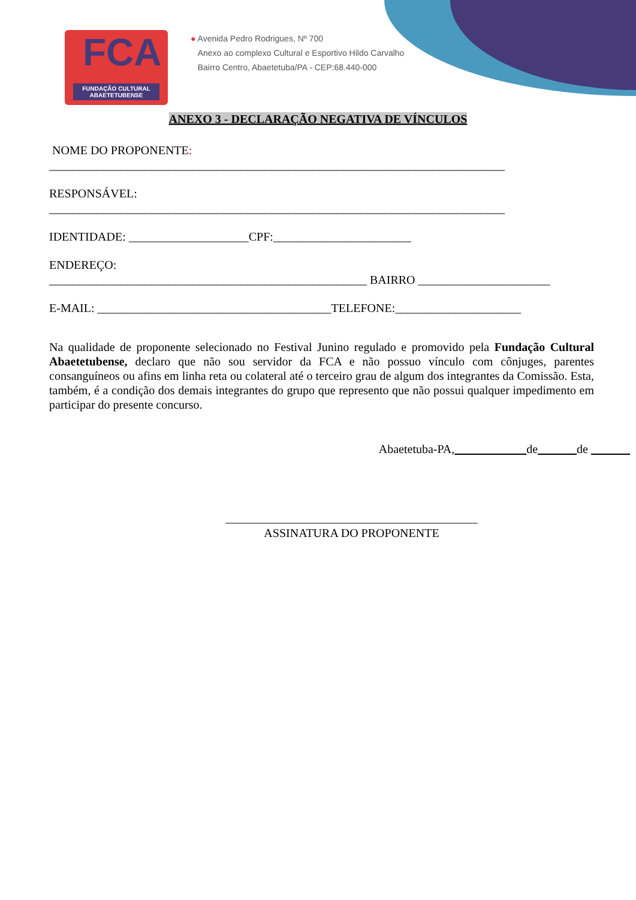FCA
FUNDAÇÃO CULTURAL ABAETETUBENSE
● Avenida Pedro Rodrigues, Nº 700
Anexo ao complexo Cultural e Esportivo Hildo Carvalho
Bairro Centro, Abaetetuba/PA - CEP:68.440-000
ANEXO 3 - DECLARAÇÃO NEGATIVA DE VÍNCULOS
NOME DO PROPONENTE:
____________________________________________________________________________
RESPONSÁVEL:
____________________________________________________________________________
IDENTIDADE: ____________________CPF:_______________________
ENDEREÇO:
_____________________________________________________ BAIRRO ______________________
E-MAIL: _______________________________________TELEFONE:_____________________
Na qualidade de proponente selecionado no Festival Junino regulado e promovido pela Fundação Cultural Abaetetubense, declaro que não sou servidor da FCA e não possuo vínculo com cônjuges, parentes consanguíneos ou afins em linha reta ou colateral até o terceiro grau de algum dos integrantes da Comissão. Esta, também, é a condição dos demais integrantes do grupo que represento que não possui qualquer impedimento em participar do presente concurso.
Abaetetuba-PA, de de
__________________________________________
ASSINATURA DO PROPONENTE